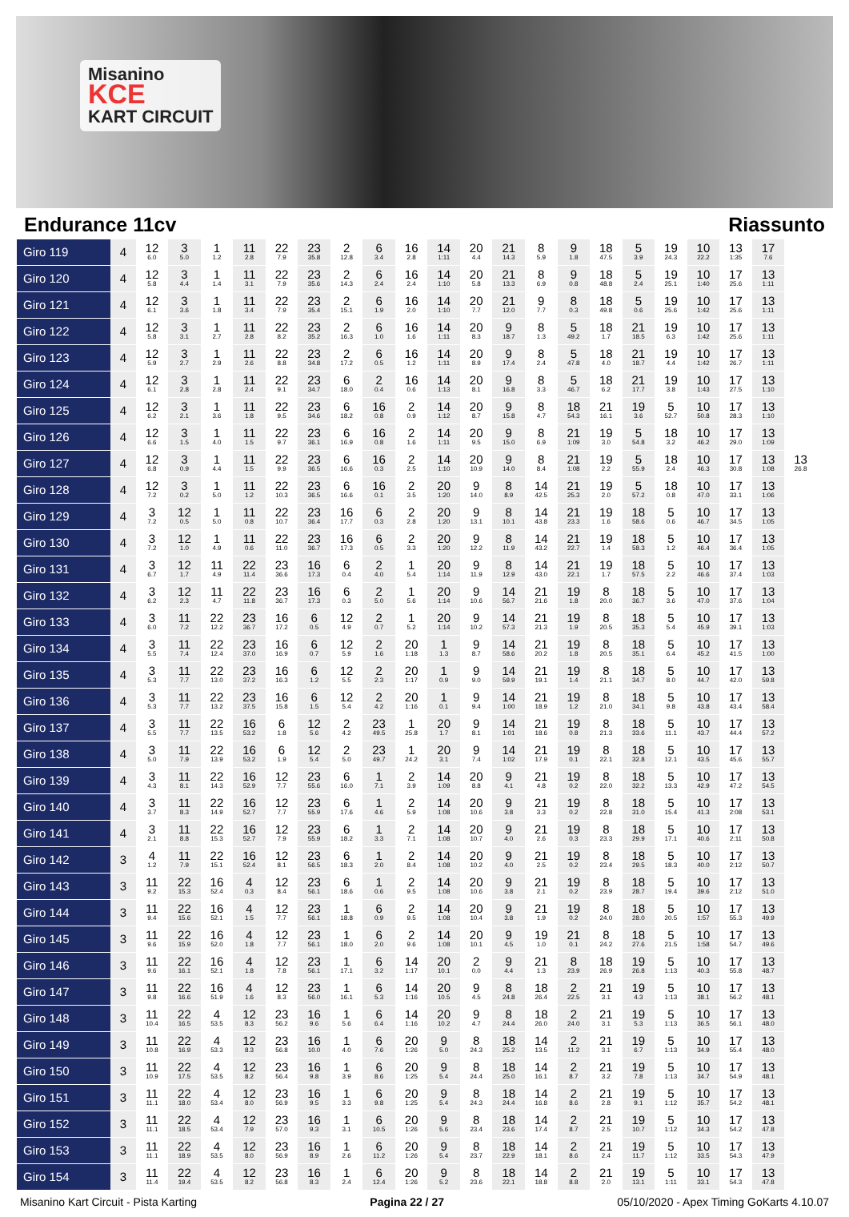Misanino
KCE
KART CIRCUIT
Endurance 11cv Riassunto
| Giro 119 | 4 | 12 6.0 | 3 5.0 | 1 1.2 | 11 2.8 | 22 7.9 | 23 35.8 | 2 12.8 | 6 3.4 | 16 2.8 | 14 1:11 | 20 4.4 | 21 14.3 | 8 5.9 | 9 1.8 | 18 47.5 | 5 3.9 | 19 24.3 | 10 22.2 | 13 1:35 | 17 7.6 | |
| Giro 120 | 4 | 12 5.8 | 3 4.4 | 1 1.4 | 11 3.1 | 22 7.9 | 23 35.6 | 2 14.3 | 6 2.4 | 16 2.4 | 14 1:10 | 20 5.8 | 21 13.3 | 8 6.9 | 9 0.8 | 18 48.8 | 5 2.4 | 19 25.1 | 10 1:40 | 17 25.6 | 13 1:11 | |
| Giro 121 | 4 | 12 6.1 | 3 3.6 | 1 1.8 | 11 3.4 | 22 7.9 | 23 35.4 | 2 15.1 | 6 1.9 | 16 2.0 | 14 1:10 | 20 7.7 | 21 12.0 | 9 7.7 | 8 0.3 | 18 49.8 | 5 0.6 | 19 25.6 | 10 1:42 | 17 25.6 | 13 1:11 | |
| Giro 122 | 4 | 12 5.8 | 3 3.1 | 1 2.7 | 11 2.8 | 22 8.2 | 23 35.2 | 2 16.3 | 6 1.0 | 16 1.6 | 14 1:11 | 20 8.3 | 9 18.7 | 8 1.3 | 5 49.2 | 18 1.7 | 21 18.5 | 19 6.3 | 10 1:42 | 17 25.6 | 13 1:11 | |
| Giro 123 | 4 | 12 5.9 | 3 2.7 | 1 2.9 | 11 2.6 | 22 8.8 | 23 34.8 | 2 17.2 | 6 0.5 | 16 1.2 | 14 1:11 | 20 8.9 | 9 17.4 | 8 2.4 | 5 47.8 | 18 4.0 | 21 18.7 | 19 4.4 | 10 1:42 | 17 26.7 | 13 1:11 | |
| Giro 124 | 4 | 12 6.1 | 3 2.8 | 1 2.8 | 11 2.4 | 22 9.1 | 23 34.7 | 6 18.0 | 2 0.4 | 16 0.6 | 14 1:13 | 20 8.1 | 9 16.8 | 8 3.3 | 5 46.7 | 18 6.2 | 21 17.7 | 19 3.8 | 10 1:43 | 17 27.5 | 13 1:10 | |
| Giro 125 | 4 | 12 6.2 | 3 2.1 | 1 3.6 | 11 1.8 | 22 9.5 | 23 34.6 | 6 18.2 | 16 0.8 | 2 0.9 | 14 1:12 | 20 8.7 | 9 15.8 | 8 4.7 | 18 54.3 | 21 16.1 | 19 3.6 | 5 52.7 | 10 50.8 | 17 28.3 | 13 1:10 | |
| Giro 126 | 4 | 12 6.6 | 3 1.5 | 1 4.0 | 11 1.5 | 22 9.7 | 23 36.1 | 6 16.9 | 16 0.8 | 2 1.6 | 14 1:11 | 20 9.5 | 9 15.0 | 8 6.9 | 21 1:09 | 19 3.0 | 5 54.8 | 18 3.2 | 10 46.2 | 17 29.0 | 13 1:09 | |
| Giro 127 | 4 | 12 6.8 | 3 0.9 | 1 4.4 | 11 1.5 | 22 9.9 | 23 36.5 | 6 16.6 | 16 0.3 | 2 2.5 | 14 1:10 | 20 10.9 | 9 14.0 | 8 8.4 | 21 1:08 | 19 2.2 | 5 55.9 | 18 2.4 | 10 46.3 | 17 30.8 | 13 1:08 | 13 26.8 |
| Giro 128 | 4 | 12 7.2 | 3 0.2 | 1 5.0 | 11 1.2 | 22 10.3 | 23 36.5 | 6 16.6 | 16 0.1 | 2 3.5 | 20 1:20 | 9 14.0 | 8 8.9 | 14 42.5 | 21 25.3 | 19 2.0 | 5 57.2 | 18 0.8 | 10 47.0 | 17 33.1 | 13 1:06 | |
| Giro 129 | 4 | 3 7.2 | 12 0.5 | 1 5.0 | 11 0.8 | 22 10.7 | 23 36.4 | 16 17.7 | 6 0.3 | 2 2.8 | 20 1:20 | 9 13.1 | 8 10.1 | 14 43.8 | 21 23.3 | 19 1.6 | 18 58.6 | 5 0.6 | 10 46.7 | 17 34.5 | 13 1:05 | |
| Giro 130 | 4 | 3 7.2 | 12 1.0 | 1 4.9 | 11 0.6 | 22 11.0 | 23 36.7 | 16 17.3 | 6 0.5 | 2 3.3 | 20 1:20 | 9 12.2 | 8 11.9 | 14 43.2 | 21 22.7 | 19 1.4 | 18 58.3 | 5 1.2 | 10 46.4 | 17 36.4 | 13 1:05 | |
| Giro 131 | 4 | 3 6.7 | 12 1.7 | 11 4.9 | 22 11.4 | 23 36.6 | 16 17.3 | 6 0.4 | 2 4.0 | 1 5.4 | 20 1:14 | 9 11.9 | 8 12.9 | 14 43.0 | 21 22.1 | 19 1.7 | 18 57.5 | 5 2.2 | 10 46.6 | 17 37.4 | 13 1:03 | |
| Giro 132 | 4 | 3 6.2 | 12 2.3 | 11 4.7 | 22 11.8 | 23 36.7 | 16 17.3 | 6 0.3 | 2 5.0 | 1 5.6 | 20 1:14 | 9 10.6 | 14 56.7 | 21 21.6 | 19 1.8 | 8 20.0 | 18 36.7 | 5 3.6 | 10 47.0 | 17 37.6 | 13 1:04 | |
| Giro 133 | 4 | 3 6.0 | 11 7.2 | 22 12.2 | 23 36.7 | 16 17.2 | 6 0.5 | 12 4.9 | 2 0.7 | 1 5.2 | 20 1:14 | 9 10.2 | 14 57.3 | 21 21.3 | 19 1.9 | 8 20.5 | 18 35.3 | 5 5.4 | 10 45.9 | 17 39.1 | 13 1:03 | |
| Giro 134 | 4 | 3 5.5 | 11 7.4 | 22 12.4 | 23 37.0 | 16 16.9 | 6 0.7 | 12 5.9 | 2 1.6 | 20 1:18 | 1 1.3 | 9 8.7 | 14 58.6 | 21 20.2 | 19 1.8 | 8 20.5 | 18 35.1 | 5 6.4 | 10 45.2 | 17 41.5 | 13 1:00 | |
| Giro 135 | 4 | 3 5.3 | 11 7.7 | 22 13.0 | 23 37.2 | 16 16.3 | 6 1.2 | 12 5.5 | 2 2.3 | 20 1:17 | 1 0.9 | 9 9.0 | 14 59.9 | 21 19.1 | 19 1.4 | 8 21.1 | 18 34.7 | 5 8.0 | 10 44.7 | 17 42.0 | 13 59.8 | |
| Giro 136 | 4 | 3 5.3 | 11 7.7 | 22 13.2 | 23 37.5 | 16 15.8 | 6 1.5 | 12 5.4 | 2 4.2 | 20 1:16 | 1 0.1 | 9 9.4 | 14 1:00 | 21 18.9 | 19 1.2 | 8 21.0 | 18 34.1 | 5 9.8 | 10 43.8 | 17 43.4 | 13 58.4 | |
| Giro 137 | 4 | 3 5.5 | 11 7.7 | 22 13.5 | 16 53.2 | 6 1.8 | 12 5.6 | 2 4.2 | 23 49.5 | 1 25.8 | 20 1.7 | 9 8.1 | 14 1:01 | 21 18.6 | 19 0.8 | 8 21.3 | 18 33.6 | 5 11.1 | 10 43.7 | 17 44.4 | 13 57.2 | |
| Giro 138 | 4 | 3 5.0 | 11 7.9 | 22 13.9 | 16 53.2 | 6 1.9 | 12 5.4 | 2 5.0 | 23 49.7 | 1 24.2 | 20 3.1 | 9 7.4 | 14 1:02 | 21 17.9 | 19 0.1 | 8 22.1 | 18 32.8 | 5 12.1 | 10 43.5 | 17 45.6 | 13 55.7 | |
| Giro 139 | 4 | 3 4.3 | 11 8.1 | 22 14.3 | 16 52.9 | 12 7.7 | 23 55.6 | 6 16.0 | 1 7.1 | 2 3.9 | 14 1:09 | 20 8.8 | 9 4.1 | 21 4.8 | 19 0.2 | 8 22.0 | 18 32.2 | 5 13.3 | 10 42.9 | 17 47.2 | 13 54.5 | |
| Giro 140 | 4 | 3 3.7 | 11 8.3 | 22 14.9 | 16 52.7 | 12 7.7 | 23 55.9 | 6 17.6 | 1 4.6 | 2 5.9 | 14 1:08 | 20 10.6 | 9 3.8 | 21 3.3 | 19 0.2 | 8 22.8 | 18 31.0 | 5 15.4 | 10 41.3 | 17 2:08 | 13 53.1 | |
| Giro 141 | 4 | 3 2.1 | 11 8.8 | 22 15.3 | 16 52.7 | 12 7.9 | 23 55.9 | 6 18.2 | 1 3.3 | 2 7.1 | 14 1:08 | 20 10.7 | 9 4.0 | 21 2.6 | 19 0.3 | 8 23.3 | 18 29.9 | 5 17.1 | 10 40.6 | 17 2:11 | 13 50.8 | |
| Giro 142 | 3 | 4 1.2 | 11 7.9 | 22 15.1 | 16 52.4 | 12 8.1 | 23 56.5 | 6 18.3 | 1 2.0 | 2 8.4 | 14 1:08 | 20 10.2 | 9 4.0 | 21 2.5 | 19 0.2 | 8 23.4 | 18 29.5 | 5 18.3 | 10 40.0 | 17 2:12 | 13 50.7 | |
| Giro 143 | 3 | 11 9.2 | 22 15.3 | 16 52.4 | 4 0.3 | 12 8.4 | 23 56.1 | 6 18.6 | 1 0.6 | 2 9.5 | 14 1:08 | 20 10.6 | 9 3.8 | 21 2.1 | 19 0.2 | 8 23.9 | 18 28.7 | 5 19.4 | 10 39.6 | 17 2:12 | 13 51.0 | |
| Giro 144 | 3 | 11 9.4 | 22 15.6 | 16 52.1 | 4 1.5 | 12 7.7 | 23 56.1 | 1 18.8 | 6 0.9 | 2 9.5 | 14 1:08 | 20 10.4 | 9 3.8 | 21 1.9 | 19 0.2 | 8 24.0 | 18 28.0 | 5 20.5 | 10 1:57 | 17 55.3 | 13 49.9 | |
| Giro 145 | 3 | 11 9.6 | 22 15.9 | 16 52.0 | 4 1.8 | 12 7.7 | 23 56.1 | 1 18.0 | 6 2.0 | 2 9.6 | 14 1:08 | 20 10.1 | 9 4.5 | 19 1.0 | 21 0.1 | 8 24.2 | 18 27.6 | 5 21.5 | 10 1:58 | 17 54.7 | 13 49.6 | |
| Giro 146 | 3 | 11 9.6 | 22 16.1 | 16 52.1 | 4 1.8 | 12 7.8 | 23 56.1 | 1 17.1 | 6 3.2 | 14 1:17 | 20 10.1 | 2 0.0 | 9 4.4 | 21 1.3 | 8 23.9 | 18 26.9 | 19 26.8 | 5 1:13 | 10 40.3 | 17 55.8 | 13 48.7 | |
| Giro 147 | 3 | 11 9.8 | 22 16.6 | 16 51.9 | 4 1.6 | 12 8.3 | 23 56.0 | 1 16.1 | 6 5.3 | 14 1:16 | 20 10.5 | 9 4.5 | 8 24.8 | 18 26.4 | 2 22.5 | 21 3.1 | 19 4.3 | 5 1:13 | 10 38.1 | 17 56.2 | 13 48.1 | |
| Giro 148 | 3 | 11 10.4 | 22 16.5 | 4 53.5 | 12 8.3 | 23 56.2 | 16 9.6 | 1 5.6 | 6 6.4 | 14 1:16 | 20 10.2 | 9 4.7 | 8 24.4 | 18 26.0 | 2 24.0 | 21 3.1 | 19 5.3 | 5 1:13 | 10 36.5 | 17 56.1 | 13 48.0 | |
| Giro 149 | 3 | 11 10.8 | 22 16.9 | 4 53.3 | 12 8.3 | 23 56.8 | 16 10.0 | 1 4.0 | 6 7.6 | 20 1:26 | 9 5.0 | 8 24.3 | 18 25.2 | 14 13.5 | 2 11.2 | 21 3.1 | 19 6.7 | 5 1:13 | 10 34.9 | 17 55.4 | 13 48.0 | |
| Giro 150 | 3 | 11 10.9 | 22 17.5 | 4 53.5 | 12 8.2 | 23 56.4 | 16 9.8 | 1 3.9 | 6 8.6 | 20 1:25 | 9 5.4 | 8 24.4 | 18 25.0 | 14 16.1 | 2 8.7 | 21 3.2 | 19 7.8 | 5 1:13 | 10 34.7 | 17 54.9 | 13 48.1 | |
| Giro 151 | 3 | 11 11.1 | 22 18.0 | 4 53.4 | 12 8.0 | 23 56.9 | 16 9.5 | 1 3.3 | 6 9.8 | 20 1:25 | 9 5.4 | 8 24.3 | 18 24.4 | 14 16.8 | 2 8.6 | 21 2.8 | 19 9.1 | 5 1:12 | 10 35.7 | 17 54.2 | 13 48.1 | |
| Giro 152 | 3 | 11 11.1 | 22 18.5 | 4 53.4 | 12 7.9 | 23 57.0 | 16 9.3 | 1 3.1 | 6 10.5 | 20 1:26 | 9 5.6 | 8 23.4 | 18 23.6 | 14 17.4 | 2 8.7 | 21 2.5 | 19 10.7 | 5 1:12 | 10 34.3 | 17 54.2 | 13 47.8 | |
| Giro 153 | 3 | 11 11.1 | 22 18.9 | 4 53.5 | 12 8.0 | 23 56.9 | 16 8.9 | 1 2.6 | 6 11.2 | 20 1:26 | 9 5.4 | 8 23.7 | 18 22.9 | 14 18.1 | 2 8.6 | 21 2.4 | 19 11.7 | 5 1:12 | 10 33.5 | 17 54.3 | 13 47.9 | |
| Giro 154 | 3 | 11 11.4 | 22 19.4 | 4 53.5 | 12 8.2 | 23 56.8 | 16 8.3 | 1 2.4 | 6 12.4 | 20 1:26 | 9 5.2 | 8 23.6 | 18 22.1 | 14 18.8 | 2 8.8 | 21 2.0 | 19 13.1 | 5 1:11 | 10 33.1 | 17 54.3 | 13 47.8 | |
Misanino Kart Circuit - Pista Karting Pagina 22 / 27 05/10/2020 - Apex Timing GoKarts 4.10.07